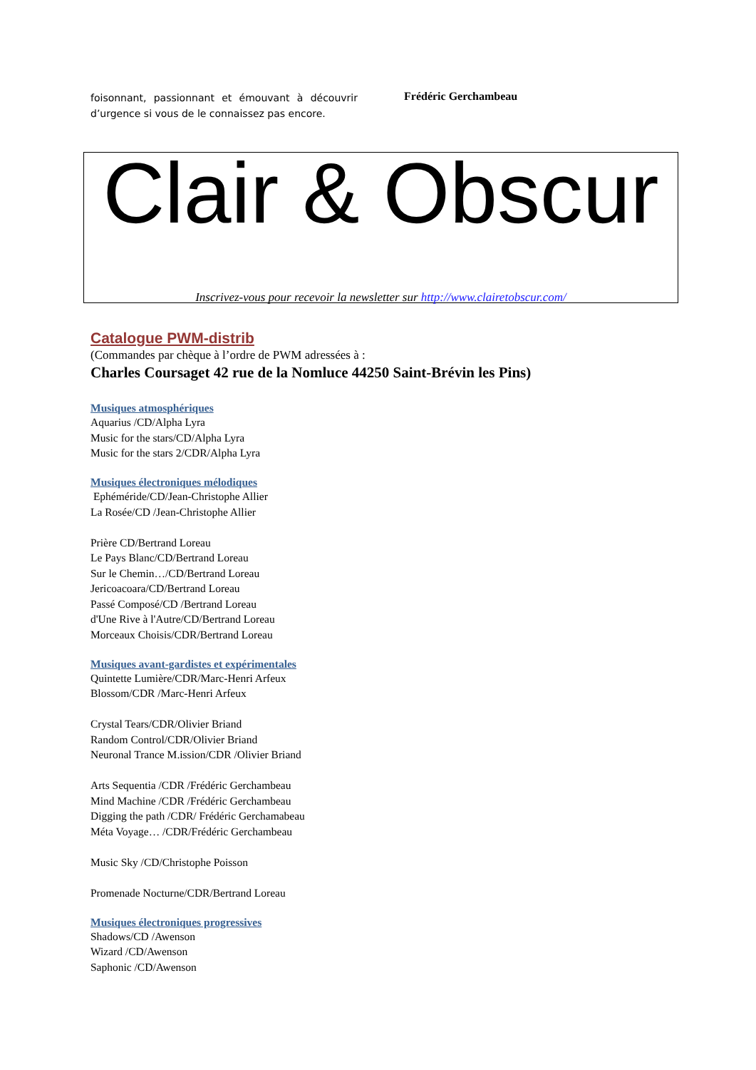foisonnant, passionnant et émouvant à découvrir d’urgence si vous de le connaissez pas encore.
Frédéric Gerchambeau
Clair & Obscur
Inscrivez-vous pour recevoir la newsletter sur http://www.clairetobscur.com/
Catalogue PWM-distrib
(Commandes par chèque à l’ordre de PWM adressées à :
Charles Coursaget 42 rue de la Nomluce 44250 Saint-Brévin les Pins)
Musiques atmosphériques
Aquarius /CD/Alpha Lyra
Music for the stars/CD/Alpha Lyra
Music for the stars 2/CDR/Alpha Lyra
Musiques électroniques mélodiques
Ephéméride/CD/Jean-Christophe Allier
La Rosée/CD /Jean-Christophe Allier
Prière CD/Bertrand Loreau
Le Pays Blanc/CD/Bertrand Loreau
Sur le Chemin…/CD/Bertrand Loreau
Jericoacoara/CD/Bertrand Loreau
Passé Composé/CD /Bertrand Loreau
d'Une Rive à l'Autre/CD/Bertrand Loreau
Morceaux Choisis/CDR/Bertrand Loreau
Musiques avant-gardistes et expérimentales
Quintette Lumière/CDR/Marc-Henri Arfeux
Blossom/CDR /Marc-Henri Arfeux
Crystal Tears/CDR/Olivier Briand
Random Control/CDR/Olivier Briand
Neuronal Trance M.ission/CDR /Olivier Briand
Arts Sequentia /CDR /Frédéric Gerchambeau
Mind Machine /CDR /Frédéric Gerchambeau
Digging the path /CDR/ Frédéric Gerchamabeau
Méta Voyage… /CDR/Frédéric Gerchambeau
Music Sky /CD/Christophe Poisson
Promenade Nocturne/CDR/Bertrand Loreau
Musiques électroniques progressives
Shadows/CD /Awenson
Wizard /CD/Awenson
Saphonic /CD/Awenson